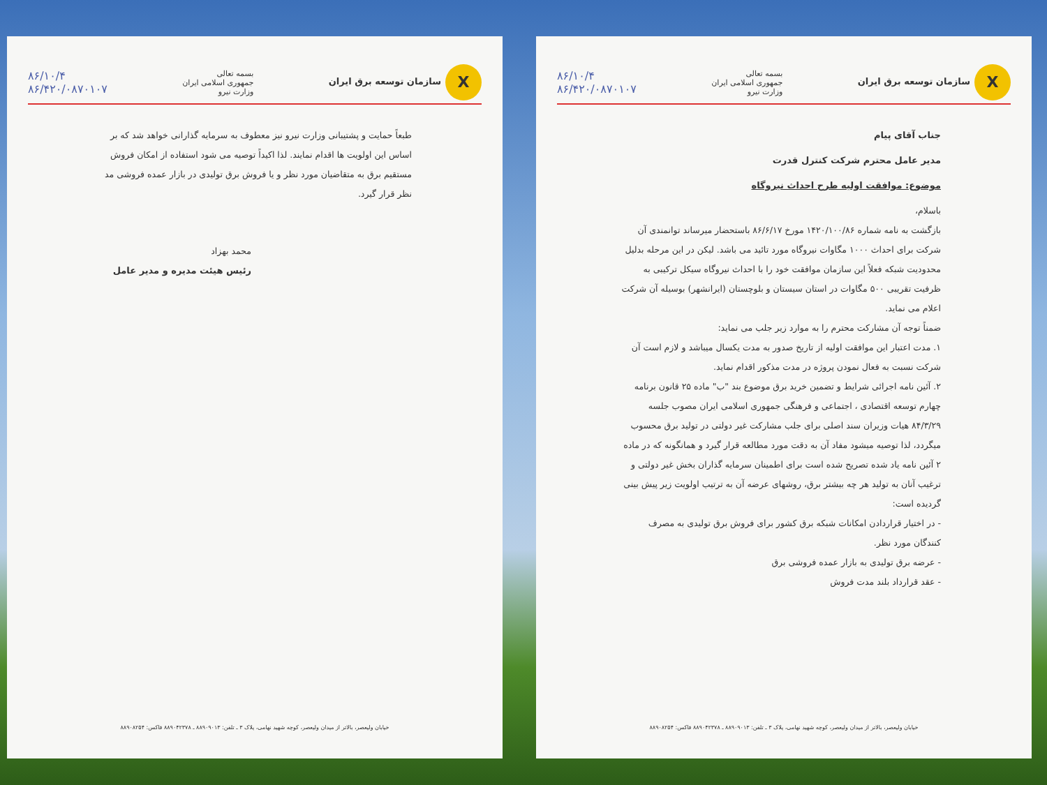Xسازمان توسعه برق ایران
بسمه تعالی
جمهوری اسلامی ایران
وزارت نیرو
۸۶/۱۰/۴
۸۶/۴۲۰/۰۸۷۰۱۰۷
جناب آقای پیام
مدیر عامل محترم شرکت کنترل قدرت
موضوع: موافقت اولیه طرح احداث نیروگاه
باسلام،
بازگشت به نامه شماره ۱۴۲۰/۱۰۰/۸۶ مورخ ۸۶/۶/۱۷ باستحضار میرساند توانمندی آن شرکت برای احداث ۱۰۰۰ مگاوات نیروگاه مورد تائید می باشد. لیکن در این مرحله بدلیل محدودیت شبکه فعلاً این سازمان موافقت خود را با احداث نیروگاه سیکل ترکیبی به ظرفیت تقریبی ۵۰۰ مگاوات در استان سیستان و بلوچستان (ایرانشهر) بوسیله آن شرکت اعلام می نماید.
ضمناً توجه آن مشارکت محترم را به موارد زیر جلب می نماید:
۱. مدت اعتبار این موافقت اولیه از تاریخ صدور به مدت یکسال میباشد و لازم است آن شرکت نسبت به فعال نمودن پروژه در مدت مذکور اقدام نماید.
۲. آئین نامه اجرائی شرایط و تضمین خرید برق موضوع بند "ب" ماده ۲۵ قانون برنامه چهارم توسعه اقتصادی ، اجتماعی و فرهنگی جمهوری اسلامی ایران مصوب جلسه ۸۴/۳/۲۹ هیات وزیران سند اصلی برای جلب مشارکت غیر دولتی در تولید برق محسوب میگردد، لذا توصیه میشود مفاد آن به دقت مورد مطالعه قرار گیرد و همانگونه که در ماده ۲ آئین نامه یاد شده تصریح شده است برای اطمینان سرمایه گذاران بخش غیر دولتی و ترغیب آنان به تولید هر چه بیشتر برق، روشهای عرضه آن به ترتیب اولویت زیر پیش بینی گردیده است:
- در اختیار قراردادن امکانات شبکه برق کشور برای فروش برق تولیدی به مصرف کنندگان مورد نظر.
- عرضه برق تولیدی به بازار عمده فروشی برق
- عقد قرارداد بلند مدت فروش
خیابان ولیعصر، بالاتر از میدان ولیعصر، کوچه شهید نهامی، پلاک ۳ ـ تلفن: ۸۸۹۰۹۰۱۳ ـ ۸۸۹۰۴۲۳۷۸ فاکس: ۸۸۹۰۸۲۵۴
Xسازمان توسعه برق ایران
بسمه تعالی
جمهوری اسلامی ایران
وزارت نیرو
۸۶/۱۰/۴
۸۶/۴۲۰/۰۸۷۰۱۰۷
طبعاً حمایت و پشتیبانی وزارت نیرو نیز معطوف به سرمایه گذارانی خواهد شد که بر اساس این اولویت ها اقدام نمایند. لذا اکیداً توصیه می شود استفاده از امکان فروش مستقیم برق به متقاضیان مورد نظر و یا فروش برق تولیدی در بازار عمده فروشی مد نظر قرار گیرد.
محمد بهزاد
رئیس هیئت مدیره و مدیر عامل
خیابان ولیعصر، بالاتر از میدان ولیعصر، کوچه شهید نهامی، پلاک ۳ ـ تلفن: ۸۸۹۰۹۰۱۳ ـ ۸۸۹۰۴۲۳۷۸ فاکس: ۸۸۹۰۸۲۵۴